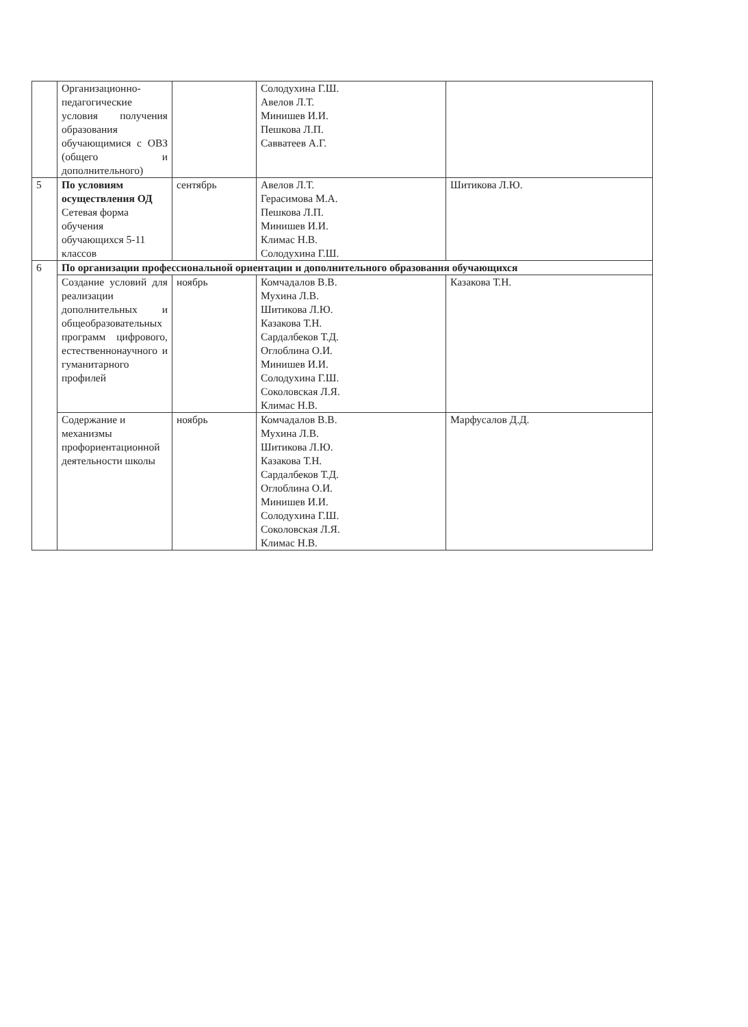| | Организационно-педагогические условия получения образования обучающимися с ОВЗ (общего и дополнительного) | | Солодухина Г.Ш. Авелов Л.Т. Минишев И.И. Пешкова Л.П. Савватеев А.Г. | |
| 5 | По условиям осуществления ОД Сетевая форма обучения обучающихся 5-11 классов | сентябрь | Авелов Л.Т. Герасимова М.А. Пешкова Л.П. Минишев И.И. Климас Н.В. Солодухина Г.Ш. | Шитикова Л.Ю. |
| 6 | По организации профессиональной ориентации и дополнительного образования обучающихся | | | |
| | Создание условий для реализации дополнительных и общеобразовательных программ цифрового, естественнонаучного и гуманитарного профилей | ноябрь | Комчадалов В.В. Мухина Л.В. Шитикова Л.Ю. Казакова Т.Н. Сардалбеков Т.Д. Оглоблина О.И. Минишев И.И. Солодухина Г.Ш. Соколовская Л.Я. Климас Н.В. | Казакова Т.Н. |
| | Содержание и механизмы профориентационной деятельности школы | ноябрь | Комчадалов В.В. Мухина Л.В. Шитикова Л.Ю. Казакова Т.Н. Сардалбеков Т.Д. Оглоблина О.И. Минишев И.И. Солодухина Г.Ш. Соколовская Л.Я. Климас Н.В. | Марфусалов Д.Д. |